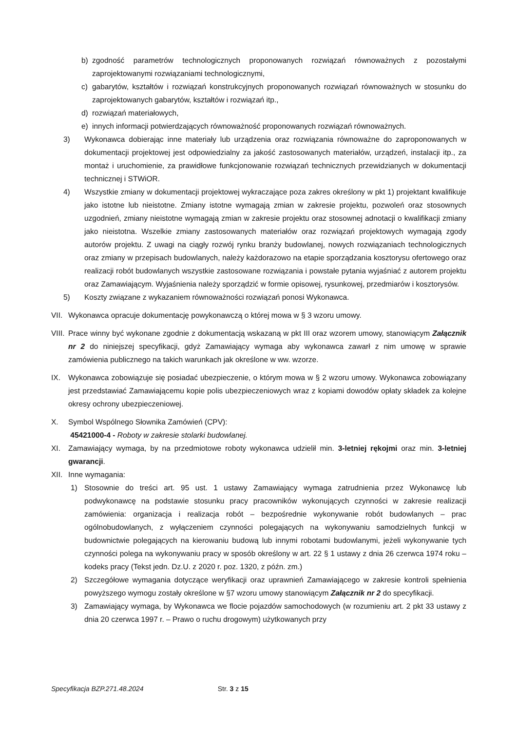b) zgodność parametrów technologicznych proponowanych rozwiązań równoważnych z pozostałymi zaprojektowanymi rozwiązaniami technologicznymi,
c) gabarytów, kształtów i rozwiązań konstrukcyjnych proponowanych rozwiązań równoważnych w stosunku do zaprojektowanych gabarytów, kształtów i rozwiązań itp.,
d) rozwiązań materiałowych,
e) innych informacji potwierdzających równoważność proponowanych rozwiązań równoważnych.
3) Wykonawca dobierając inne materiały lub urządzenia oraz rozwiązania równoważne do zaproponowanych w dokumentacji projektowej jest odpowiedzialny za jakość zastosowanych materiałów, urządzeń, instalacji itp., za montaż i uruchomienie, za prawidłowe funkcjonowanie rozwiązań technicznych przewidzianych w dokumentacji technicznej i STWiOR.
4) Wszystkie zmiany w dokumentacji projektowej wykraczające poza zakres określony w pkt 1) projektant kwalifikuje jako istotne lub nieistotne. Zmiany istotne wymagają zmian w zakresie projektu, pozwoleń oraz stosownych uzgodnień, zmiany nieistotne wymagają zmian w zakresie projektu oraz stosownej adnotacji o kwalifikacji zmiany jako nieistotna. Wszelkie zmiany zastosowanych materiałów oraz rozwiązań projektowych wymagają zgody autorów projektu. Z uwagi na ciągły rozwój rynku branży budowlanej, nowych rozwiązaniach technologicznych oraz zmiany w przepisach budowlanych, należy każdorazowo na etapie sporządzania kosztorysu ofertowego oraz realizacji robót budowlanych wszystkie zastosowane rozwiązania i powstałe pytania wyjaśniać z autorem projektu oraz Zamawiającym. Wyjaśnienia należy sporządzić w formie opisowej, rysunkowej, przedmiarów i kosztorysów.
5) Koszty związane z wykazaniem równoważności rozwiązań ponosi Wykonawca.
VII. Wykonawca opracuje dokumentację powykonawczą o której mowa w § 3 wzoru umowy.
VIII. Prace winny być wykonane zgodnie z dokumentacją wskazaną w pkt III oraz wzorem umowy, stanowiącym Załącznik nr 2 do niniejszej specyfikacji, gdyż Zamawiający wymaga aby wykonawca zawarł z nim umowę w sprawie zamówienia publicznego na takich warunkach jak określone w ww. wzorze.
IX. Wykonawca zobowiązuje się posiadać ubezpieczenie, o którym mowa w § 2 wzoru umowy. Wykonawca zobowiązany jest przedstawiać Zamawiającemu kopie polis ubezpieczeniowych wraz z kopiami dowodów opłaty składek za kolejne okresy ochrony ubezpieczeniowej.
X. Symbol Wspólnego Słownika Zamówień (CPV):
45421000-4 - Roboty w zakresie stolarki budowlanej.
XI. Zamawiający wymaga, by na przedmiotowe roboty wykonawca udzielił min. 3-letniej rękojmi oraz min. 3-letniej gwarancji.
XII. Inne wymagania:
1) Stosownie do treści art. 95 ust. 1 ustawy Zamawiający wymaga zatrudnienia przez Wykonawcę lub podwykonawcę na podstawie stosunku pracy pracowników wykonujących czynności w zakresie realizacji zamówienia: organizacja i realizacja robót – bezpośrednie wykonywanie robót budowlanych – prac ogólnobudowlanych, z wyłączeniem czynności polegających na wykonywaniu samodzielnych funkcji w budownictwie polegających na kierowaniu budową lub innymi robotami budowlanymi, jeżeli wykonywanie tych czynności polega na wykonywaniu pracy w sposób określony w art. 22 § 1 ustawy z dnia 26 czerwca 1974 roku – kodeks pracy (Tekst jedn. Dz.U. z 2020 r. poz. 1320, z późn. zm.)
2) Szczegółowe wymagania dotyczące weryfikacji oraz uprawnień Zamawiającego w zakresie kontroli spełnienia powyższego wymogu zostały określone w §7 wzoru umowy stanowiącym Załącznik nr 2 do specyfikacji.
3) Zamawiający wymaga, by Wykonawca we flocie pojazdów samochodowych (w rozumieniu art. 2 pkt 33 ustawy z dnia 20 czerwca 1997 r. – Prawo o ruchu drogowym) użytkowanych przy
Specyfikacja BZP.271.48.2024 Str. 3 z 15